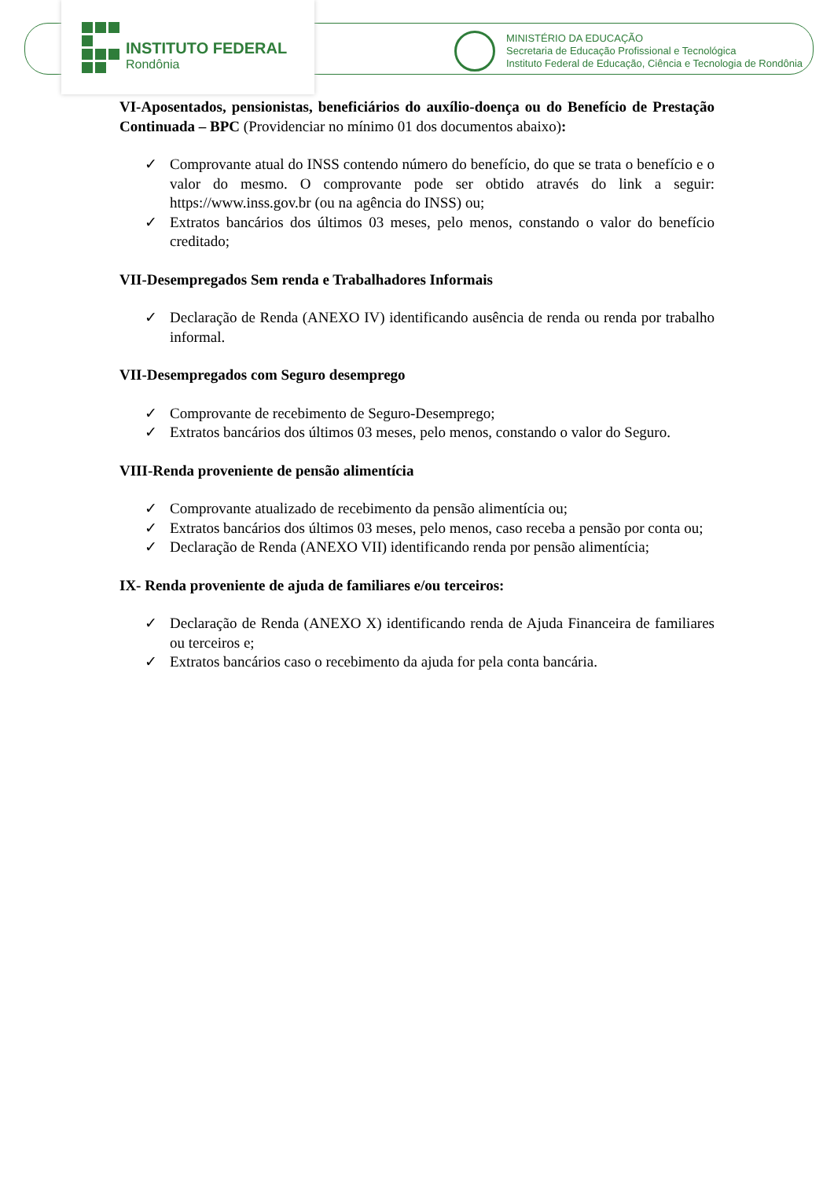INSTITUTO FEDERAL
Rondônia
MINISTÉRIO DA EDUCAÇÃO
Secretaria de Educação Profissional e Tecnológica
Instituto Federal de Educação, Ciência e Tecnologia de Rondônia
VI-Aposentados, pensionistas, beneficiários do auxílio-doença ou do Benefício de Prestação Continuada – BPC (Providenciar no mínimo 01 dos documentos abaixo):
✓ Comprovante atual do INSS contendo número do benefício, do que se trata o benefício e o valor do mesmo. O comprovante pode ser obtido através do link a seguir: https://www.inss.gov.br (ou na agência do INSS) ou;
✓ Extratos bancários dos últimos 03 meses, pelo menos, constando o valor do benefício creditado;
VII-Desempregados Sem renda e Trabalhadores Informais
✓ Declaração de Renda (ANEXO IV) identificando ausência de renda ou renda por trabalho informal.
VII-Desempregados com Seguro desemprego
✓ Comprovante de recebimento de Seguro-Desemprego;
✓ Extratos bancários dos últimos 03 meses, pelo menos, constando o valor do Seguro.
VIII-Renda proveniente de pensão alimentícia
✓ Comprovante atualizado de recebimento da pensão alimentícia ou;
✓ Extratos bancários dos últimos 03 meses, pelo menos, caso receba a pensão por conta ou;
✓ Declaração de Renda (ANEXO VII) identificando renda por pensão alimentícia;
IX- Renda proveniente de ajuda de familiares e/ou terceiros:
✓ Declaração de Renda (ANEXO X) identificando renda de Ajuda Financeira de familiares ou terceiros e;
✓ Extratos bancários caso o recebimento da ajuda for pela conta bancária.